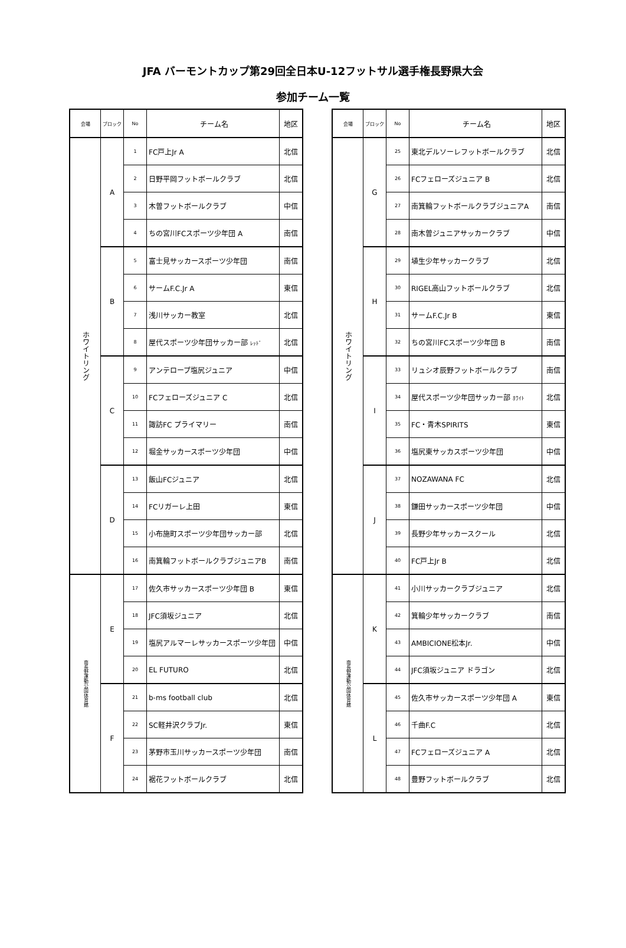JFA バーモントカップ第29回全日本U-12フットサル選手権長野県大会
参加チーム一覧
| 会場 | ブロック | No | チーム名 | 地区 |
| --- | --- | --- | --- | --- |
| ホワイトリング | A | 1 | FC戸上Jr A | 北信 |
| | | 2 | 日野平岡フットボールクラブ | 北信 |
| | | 3 | 木曽フットボールクラブ | 中信 |
| | | 4 | ちの宮川FCスポーツ少年団 A | 南信 |
| | B | 5 | 富士見サッカースポーツ少年団 | 南信 |
| | | 6 | サームF.C.Jr A | 東信 |
| | | 7 | 浅川サッカー教室 | 北信 |
| | | 8 | 屋代スポーツ少年団サッカー部 ﾚｯﾄﾞ | 北信 |
| | C | 9 | アンテロープ塩尻ジュニア | 中信 |
| | | 10 | FCフェローズジュニア C | 北信 |
| | | 11 | 諏訪FC プライマリー | 南信 |
| | | 12 | 堀金サッカースポーツ少年団 | 中信 |
| | D | 13 | 飯山FCジュニア | 北信 |
| | | 14 | FCリガーレ上田 | 東信 |
| | | 15 | 小布施町スポーツ少年団サッカー部 | 北信 |
| | | 16 | 南箕輪フットボールクラブジュニアB | 南信 |
| 南長野運動公園体育館 | E | 17 | 佐久市サッカースポーツ少年団 B | 東信 |
| | | 18 | JFC須坂ジュニア | 北信 |
| | | 19 | 塩尻アルマーレサッカースポーツ少年団 | 中信 |
| | | 20 | EL FUTURO | 北信 |
| | F | 21 | b-ms football club | 北信 |
| | | 22 | SC軽井沢クラブJr. | 東信 |
| | | 23 | 茅野市玉川サッカースポーツ少年団 | 南信 |
| | | 24 | 裾花フットボールクラブ | 北信 |
| 会場 | ブロック | No | チーム名 | 地区 |
| --- | --- | --- | --- | --- |
| ホワイトリング | G | 25 | 東北デルソーレフットボールクラブ | 北信 |
| | | 26 | FCフェローズジュニア B | 北信 |
| | | 27 | 南箕輪フットボールクラブジュニアA | 南信 |
| | | 28 | 南木曽ジュニアサッカークラブ | 中信 |
| | H | 29 | 埴生少年サッカークラブ | 北信 |
| | | 30 | RIGEL高山フットボールクラブ | 北信 |
| | | 31 | サームF.C.Jr B | 東信 |
| | | 32 | ちの宮川FCスポーツ少年団 B | 南信 |
| | I | 33 | リュシオ辰野フットボールクラブ | 南信 |
| | | 34 | 屋代スポーツ少年団サッカー部 ﾎﾜｲﾄ | 北信 |
| | | 35 | FC・青木SPIRITS | 東信 |
| | | 36 | 塩尻東サッカスポーツ少年団 | 中信 |
| | J | 37 | NOZAWANA FC | 北信 |
| | | 38 | 鎌田サッカースポーツ少年団 | 中信 |
| | | 39 | 長野少年サッカースクール | 北信 |
| | | 40 | FC戸上Jr B | 北信 |
| 南長野運動公園体育館 | K | 41 | 小川サッカークラブジュニア | 北信 |
| | | 42 | 箕輪少年サッカークラブ | 南信 |
| | | 43 | AMBICIONE松本Jr. | 中信 |
| | | 44 | JFC須坂ジュニア ドラゴン | 北信 |
| | L | 45 | 佐久市サッカースポーツ少年団 A | 東信 |
| | | 46 | 千曲F.C | 北信 |
| | | 47 | FCフェローズジュニア A | 北信 |
| | | 48 | 豊野フットボールクラブ | 北信 |